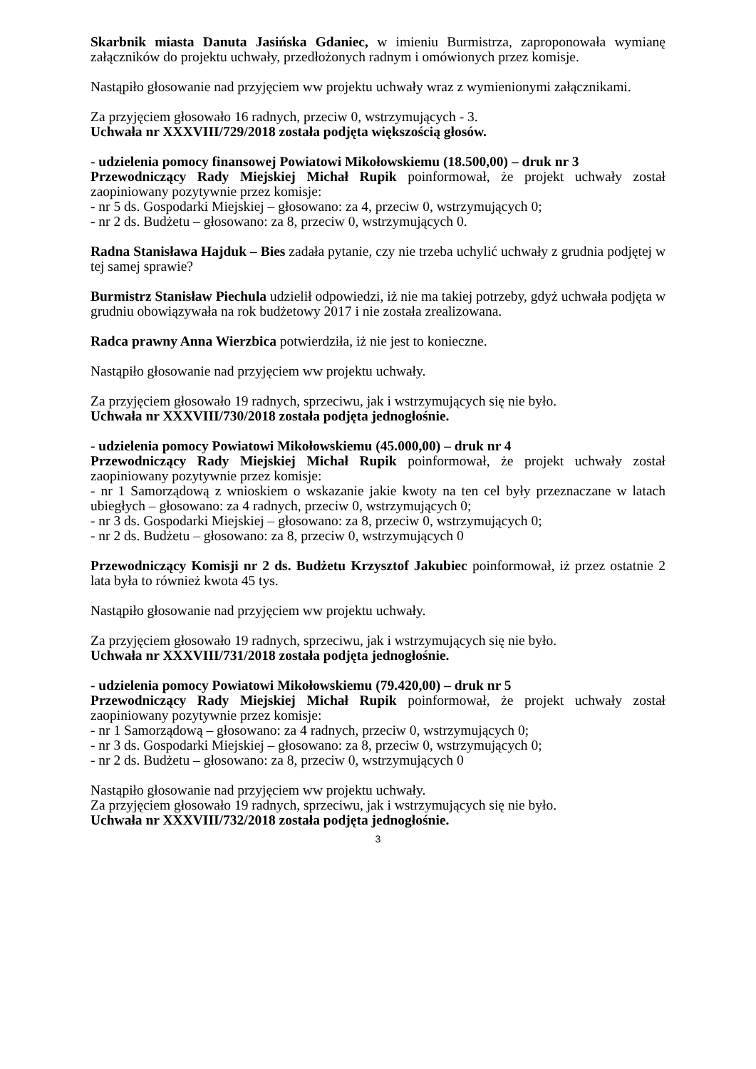Skarbnik miasta Danuta Jasińska Gdaniec, w imieniu Burmistrza, zaproponowała wymianę załączników do projektu uchwały, przedłożonych radnym i omówionych przez komisje.
Nastąpiło głosowanie nad przyjęciem ww projektu uchwały wraz z wymienionymi załącznikami.
Za przyjęciem głosowało 16 radnych, przeciw 0, wstrzymujących - 3.
Uchwała nr XXXVIII/729/2018 została podjęta większością głosów.
- udzielenia pomocy finansowej Powiatowi Mikołowskiemu (18.500,00) – druk nr 3
Przewodniczący Rady Miejskiej Michał Rupik poinformował, że projekt uchwały został zaopiniowany pozytywnie przez komisje:
- nr 5 ds. Gospodarki Miejskiej – głosowano: za 4, przeciw 0, wstrzymujących 0;
- nr 2 ds. Budżetu – głosowano: za 8, przeciw 0, wstrzymujących 0.
Radna Stanisława Hajduk – Bies zadała pytanie, czy nie trzeba uchylić uchwały z grudnia podjętej w tej samej sprawie?
Burmistrz Stanisław Piechula udzielił odpowiedzi, iż nie ma takiej potrzeby, gdyż uchwała podjęta w grudniu obowiązywała na rok budżetowy 2017 i nie została zrealizowana.
Radca prawny Anna Wierzbica potwierdziła, iż nie jest to konieczne.
Nastąpiło głosowanie nad przyjęciem ww projektu uchwały.
Za przyjęciem głosowało 19 radnych, sprzeciwu, jak i wstrzymujących się nie było.
Uchwała nr XXXVIII/730/2018 została podjęta jednogłośnie.
- udzielenia pomocy Powiatowi Mikołowskiemu (45.000,00) – druk nr 4
Przewodniczący Rady Miejskiej Michał Rupik poinformował, że projekt uchwały został zaopiniowany pozytywnie przez komisje:
- nr 1 Samorządową z wnioskiem o wskazanie jakie kwoty na ten cel były przeznaczane w latach ubiegłych – głosowano: za 4 radnych, przeciw 0, wstrzymujących 0;
- nr 3 ds. Gospodarki Miejskiej – głosowano: za 8, przeciw 0, wstrzymujących 0;
- nr 2 ds. Budżetu – głosowano: za 8, przeciw 0, wstrzymujących 0
Przewodniczący Komisji nr 2 ds. Budżetu Krzysztof Jakubiec poinformował, iż przez ostatnie 2 lata była to również kwota 45 tys.
Nastąpiło głosowanie nad przyjęciem ww projektu uchwały.
Za przyjęciem głosowało 19 radnych, sprzeciwu, jak i wstrzymujących się nie było.
Uchwała nr XXXVIII/731/2018 została podjęta jednogłośnie.
- udzielenia pomocy Powiatowi Mikołowskiemu (79.420,00) – druk nr 5
Przewodniczący Rady Miejskiej Michał Rupik poinformował, że projekt uchwały został zaopiniowany pozytywnie przez komisje:
- nr 1 Samorządową – głosowano: za 4 radnych, przeciw 0, wstrzymujących 0;
- nr 3 ds. Gospodarki Miejskiej – głosowano: za 8, przeciw 0, wstrzymujących 0;
- nr 2 ds. Budżetu – głosowano: za 8, przeciw 0, wstrzymujących 0
Nastąpiło głosowanie nad przyjęciem ww projektu uchwały.
Za przyjęciem głosowało 19 radnych, sprzeciwu, jak i wstrzymujących się nie było.
Uchwała nr XXXVIII/732/2018 została podjęta jednogłośnie.
3